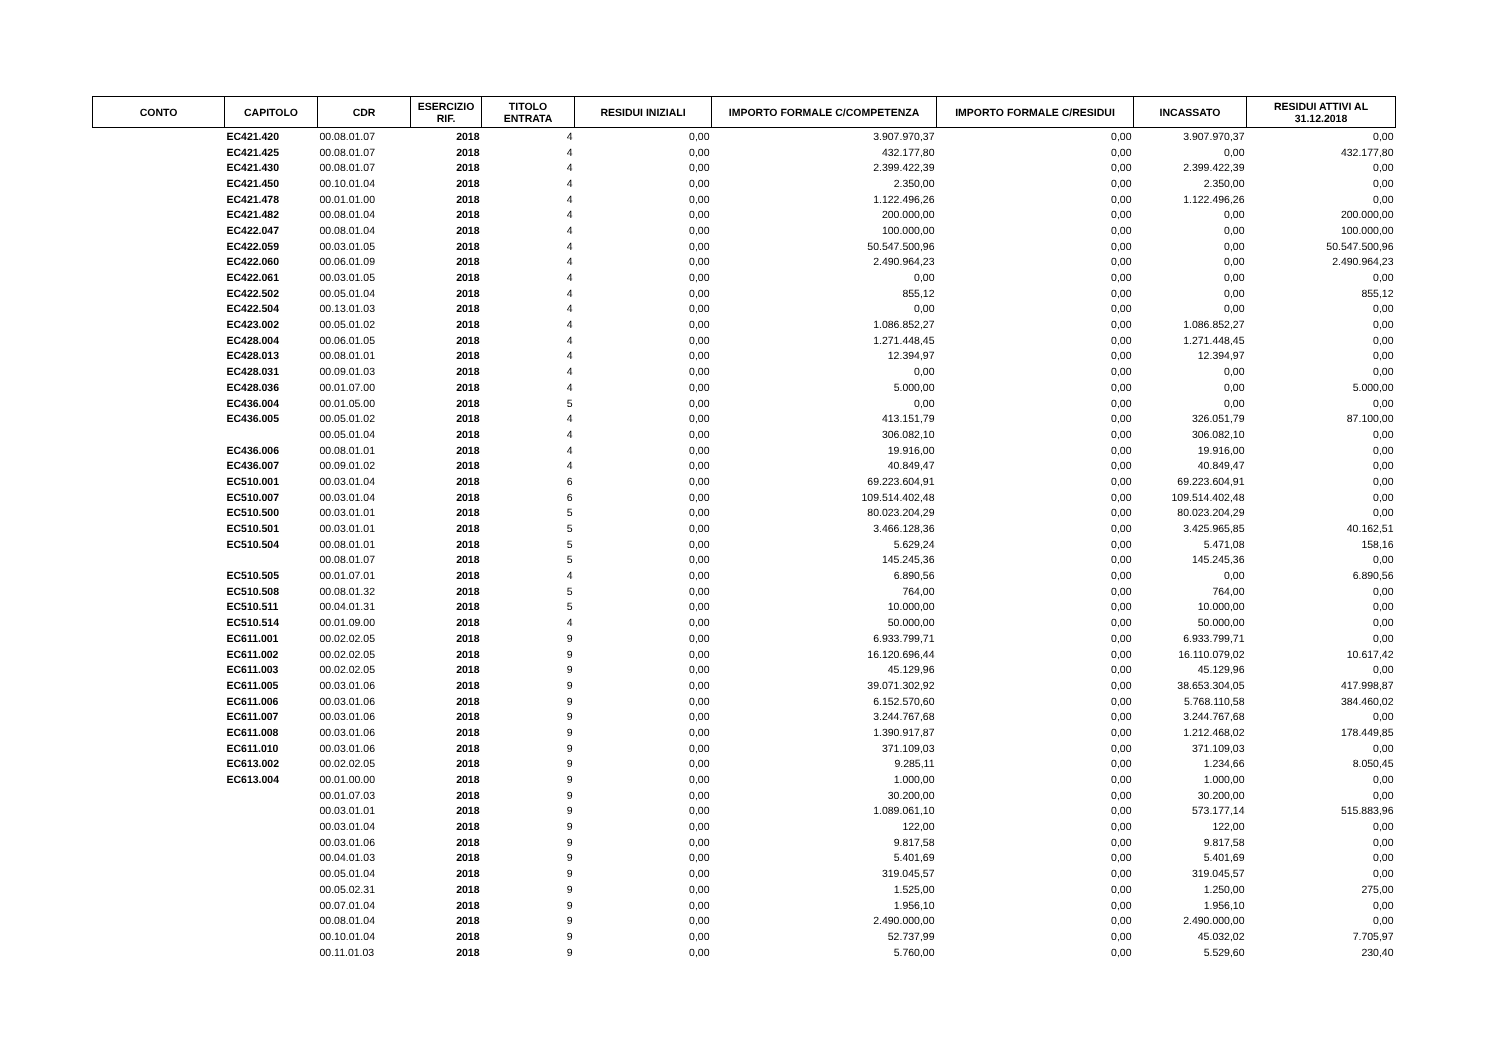| CONTO | CAPITOLO | CDR | ESERCIZIO RIF. | TITOLO ENTRATA | RESIDUI INIZIALI | IMPORTO FORMALE C/COMPETENZA | IMPORTO FORMALE C/RESIDUI | INCASSATO | RESIDUI ATTIVI AL 31.12.2018 |
| --- | --- | --- | --- | --- | --- | --- | --- | --- | --- |
| | EC421.420 | 00.08.01.07 | 2018 | 4 | 0,00 | 3.907.970,37 | 0,00 | 3.907.970,37 | 0,00 |
| | EC421.425 | 00.08.01.07 | 2018 | 4 | 0,00 | 432.177,80 | 0,00 | 0,00 | 432.177,80 |
| | EC421.430 | 00.08.01.07 | 2018 | 4 | 0,00 | 2.399.422,39 | 0,00 | 2.399.422,39 | 0,00 |
| | EC421.450 | 00.10.01.04 | 2018 | 4 | 0,00 | 2.350,00 | 0,00 | 2.350,00 | 0,00 |
| | EC421.478 | 00.01.01.00 | 2018 | 4 | 0,00 | 1.122.496,26 | 0,00 | 1.122.496,26 | 0,00 |
| | EC421.482 | 00.08.01.04 | 2018 | 4 | 0,00 | 200.000,00 | 0,00 | 0,00 | 200.000,00 |
| | EC422.047 | 00.08.01.04 | 2018 | 4 | 0,00 | 100.000,00 | 0,00 | 0,00 | 100.000,00 |
| | EC422.059 | 00.03.01.05 | 2018 | 4 | 0,00 | 50.547.500,96 | 0,00 | 0,00 | 50.547.500,96 |
| | EC422.060 | 00.06.01.09 | 2018 | 4 | 0,00 | 2.490.964,23 | 0,00 | 0,00 | 2.490.964,23 |
| | EC422.061 | 00.03.01.05 | 2018 | 4 | 0,00 | 0,00 | 0,00 | 0,00 | 0,00 |
| | EC422.502 | 00.05.01.04 | 2018 | 4 | 0,00 | 855,12 | 0,00 | 0,00 | 855,12 |
| | EC422.504 | 00.13.01.03 | 2018 | 4 | 0,00 | 0,00 | 0,00 | 0,00 | 0,00 |
| | EC423.002 | 00.05.01.02 | 2018 | 4 | 0,00 | 1.086.852,27 | 0,00 | 1.086.852,27 | 0,00 |
| | EC428.004 | 00.06.01.05 | 2018 | 4 | 0,00 | 1.271.448,45 | 0,00 | 1.271.448,45 | 0,00 |
| | EC428.013 | 00.08.01.01 | 2018 | 4 | 0,00 | 12.394,97 | 0,00 | 12.394,97 | 0,00 |
| | EC428.031 | 00.09.01.03 | 2018 | 4 | 0,00 | 0,00 | 0,00 | 0,00 | 0,00 |
| | EC428.036 | 00.01.07.00 | 2018 | 4 | 0,00 | 5.000,00 | 0,00 | 0,00 | 5.000,00 |
| | EC436.004 | 00.01.05.00 | 2018 | 5 | 0,00 | 0,00 | 0,00 | 0,00 | 0,00 |
| | EC436.005 | 00.05.01.02 | 2018 | 4 | 0,00 | 413.151,79 | 0,00 | 326.051,79 | 87.100,00 |
| | | 00.05.01.04 | 2018 | 4 | 0,00 | 306.082,10 | 0,00 | 306.082,10 | 0,00 |
| | EC436.006 | 00.08.01.01 | 2018 | 4 | 0,00 | 19.916,00 | 0,00 | 19.916,00 | 0,00 |
| | EC436.007 | 00.09.01.02 | 2018 | 4 | 0,00 | 40.849,47 | 0,00 | 40.849,47 | 0,00 |
| | EC510.001 | 00.03.01.04 | 2018 | 6 | 0,00 | 69.223.604,91 | 0,00 | 69.223.604,91 | 0,00 |
| | EC510.007 | 00.03.01.04 | 2018 | 6 | 0,00 | 109.514.402,48 | 0,00 | 109.514.402,48 | 0,00 |
| | EC510.500 | 00.03.01.01 | 2018 | 5 | 0,00 | 80.023.204,29 | 0,00 | 80.023.204,29 | 0,00 |
| | EC510.501 | 00.03.01.01 | 2018 | 5 | 0,00 | 3.466.128,36 | 0,00 | 3.425.965,85 | 40.162,51 |
| | EC510.504 | 00.08.01.01 | 2018 | 5 | 0,00 | 5.629,24 | 0,00 | 5.471,08 | 158,16 |
| | | 00.08.01.07 | 2018 | 5 | 0,00 | 145.245,36 | 0,00 | 145.245,36 | 0,00 |
| | EC510.505 | 00.01.07.01 | 2018 | 4 | 0,00 | 6.890,56 | 0,00 | 0,00 | 6.890,56 |
| | EC510.508 | 00.08.01.32 | 2018 | 5 | 0,00 | 764,00 | 0,00 | 764,00 | 0,00 |
| | EC510.511 | 00.04.01.31 | 2018 | 5 | 0,00 | 10.000,00 | 0,00 | 10.000,00 | 0,00 |
| | EC510.514 | 00.01.09.00 | 2018 | 4 | 0,00 | 50.000,00 | 0,00 | 50.000,00 | 0,00 |
| | EC611.001 | 00.02.02.05 | 2018 | 9 | 0,00 | 6.933.799,71 | 0,00 | 6.933.799,71 | 0,00 |
| | EC611.002 | 00.02.02.05 | 2018 | 9 | 0,00 | 16.120.696,44 | 0,00 | 16.110.079,02 | 10.617,42 |
| | EC611.003 | 00.02.02.05 | 2018 | 9 | 0,00 | 45.129,96 | 0,00 | 45.129,96 | 0,00 |
| | EC611.005 | 00.03.01.06 | 2018 | 9 | 0,00 | 39.071.302,92 | 0,00 | 38.653.304,05 | 417.998,87 |
| | EC611.006 | 00.03.01.06 | 2018 | 9 | 0,00 | 6.152.570,60 | 0,00 | 5.768.110,58 | 384.460,02 |
| | EC611.007 | 00.03.01.06 | 2018 | 9 | 0,00 | 3.244.767,68 | 0,00 | 3.244.767,68 | 0,00 |
| | EC611.008 | 00.03.01.06 | 2018 | 9 | 0,00 | 1.390.917,87 | 0,00 | 1.212.468,02 | 178.449,85 |
| | EC611.010 | 00.03.01.06 | 2018 | 9 | 0,00 | 371.109,03 | 0,00 | 371.109,03 | 0,00 |
| | EC613.002 | 00.02.02.05 | 2018 | 9 | 0,00 | 9.285,11 | 0,00 | 1.234,66 | 8.050,45 |
| | EC613.004 | 00.01.00.00 | 2018 | 9 | 0,00 | 1.000,00 | 0,00 | 1.000,00 | 0,00 |
| | | 00.01.07.03 | 2018 | 9 | 0,00 | 30.200,00 | 0,00 | 30.200,00 | 0,00 |
| | | 00.03.01.01 | 2018 | 9 | 0,00 | 1.089.061,10 | 0,00 | 573.177,14 | 515.883,96 |
| | | 00.03.01.04 | 2018 | 9 | 0,00 | 122,00 | 0,00 | 122,00 | 0,00 |
| | | 00.03.01.06 | 2018 | 9 | 0,00 | 9.817,58 | 0,00 | 9.817,58 | 0,00 |
| | | 00.04.01.03 | 2018 | 9 | 0,00 | 5.401,69 | 0,00 | 5.401,69 | 0,00 |
| | | 00.05.01.04 | 2018 | 9 | 0,00 | 319.045,57 | 0,00 | 319.045,57 | 0,00 |
| | | 00.05.02.31 | 2018 | 9 | 0,00 | 1.525,00 | 0,00 | 1.250,00 | 275,00 |
| | | 00.07.01.04 | 2018 | 9 | 0,00 | 1.956,10 | 0,00 | 1.956,10 | 0,00 |
| | | 00.08.01.04 | 2018 | 9 | 0,00 | 2.490.000,00 | 0,00 | 2.490.000,00 | 0,00 |
| | | 00.10.01.04 | 2018 | 9 | 0,00 | 52.737,99 | 0,00 | 45.032,02 | 7.705,97 |
| | | 00.11.01.03 | 2018 | 9 | 0,00 | 5.760,00 | 0,00 | 5.529,60 | 230,40 |